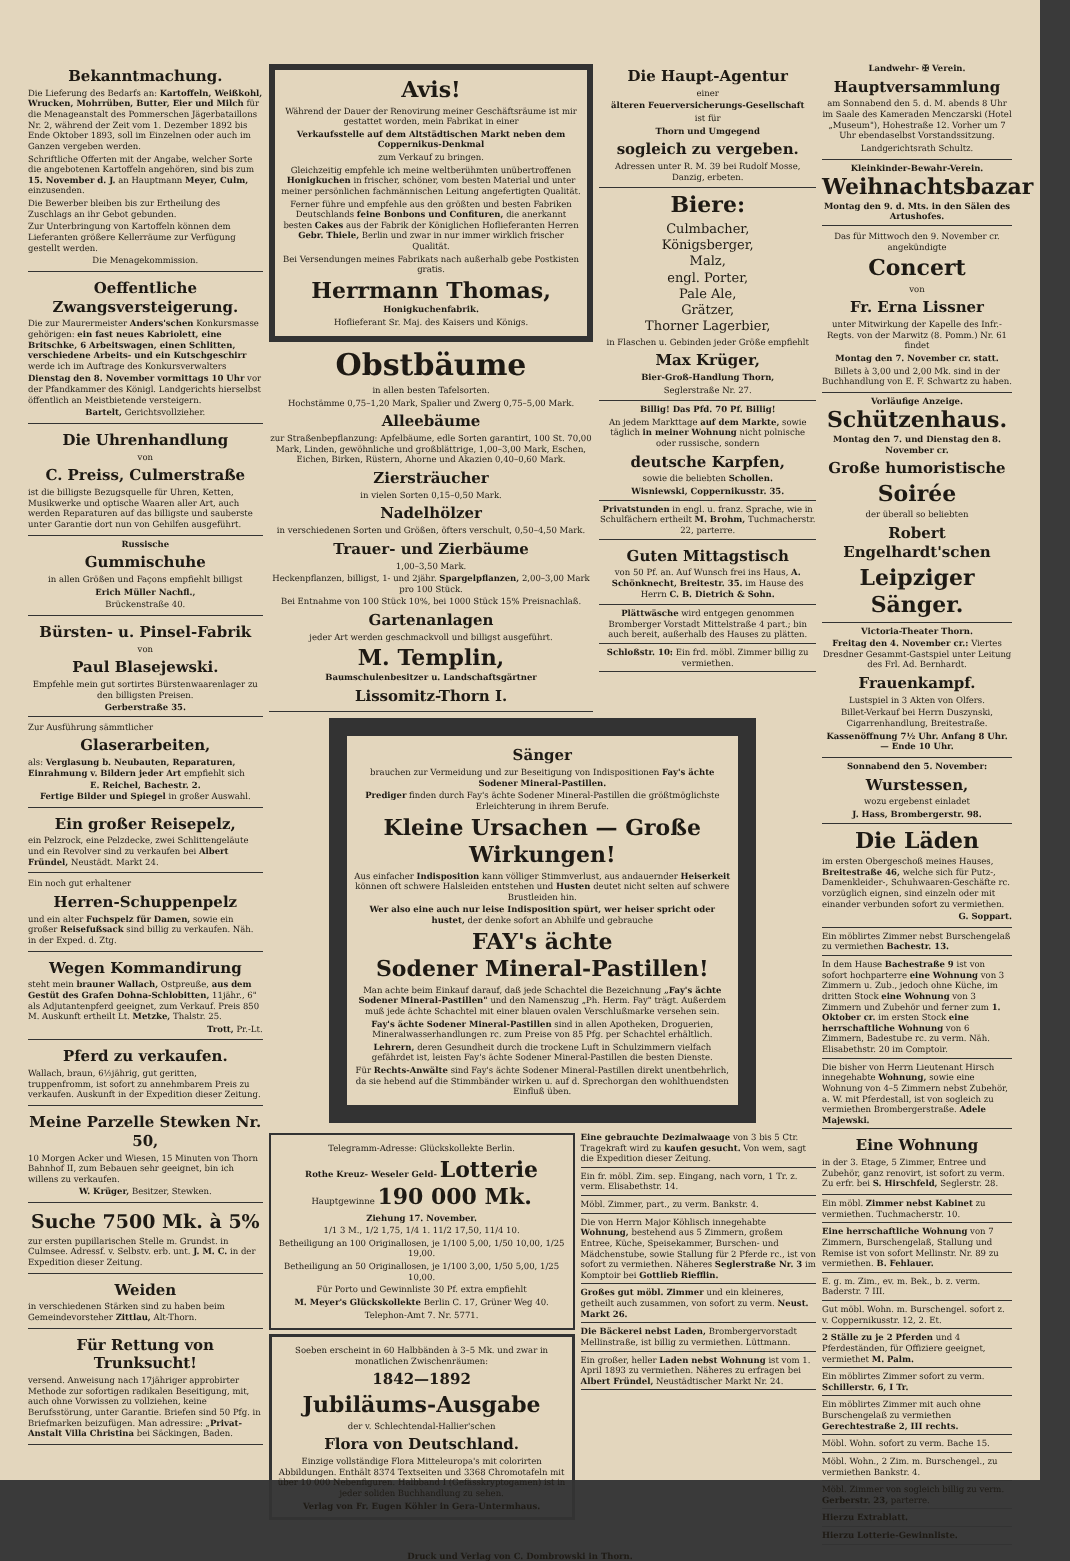Bekanntmachung.
Die Lieferung des Bedarfs an: Kartoffeln, Weißkohl, Wrucken, Mohrrüben, Butter, Eier und Milch für die Menageanstalt des Pommerschen Jägerbataillons Nr. 2, während der Zeit vom 1. Dezember 1892 bis Ende Oktober 1893, soll im Einzelnen oder auch im Ganzen vergeben werden.
Schriftliche Offerten mit der Angabe, welcher Sorte die angebotenen Kartoffeln angehören, sind bis zum 15. November d. J. an Hauptmann Meyer, Culm, einzusenden.
Die Bewerber bleiben bis zur Ertheilung des Zuschlags an ihr Gebot gebunden.
Zur Unterbringung von Kartoffeln können dem Lieferanten größere Kellerräume zur Verfügung gestellt werden.
Die Menagekommission.
Oeffentliche Zwangsversteigerung.
Die zur Maurermeister Anders'schen Konkursmasse gehörigen: ein fast neues Kabriolett, eine Britschke, 6 Arbeitswagen, einen Schlitten, verschiedene Arbeits- und ein Kutschgeschirr werde ich im Auftrage des Konkursverwalters
Dienstag den 8. November vormittags 10 Uhr vor der Pfandkammer des Königl. Landgerichts hierselbst öffentlich an Meistbietende versteigern.
Bartelt, Gerichtsvollzieher.
Die Uhrenhandlung
von
C. Preiss, Culmerstraße
ist die billigste Bezugsquelle für Uhren, Ketten, Musikwerke und optische Waaren aller Art, auch werden Reparaturen auf das billigste und sauberste unter Garantie dort nun von Gehilfen ausgeführt.
Russische
Gummischuhe
in allen Größen und Façons empfiehlt billigst
Erich Müller Nachfl.,
Brückenstraße 40.
Bürsten- u. Pinsel-Fabrik
von
Paul Blasejewski.
Empfehle mein gut sortirtes Bürstenwaarenlager zu den billigsten Preisen.
Gerberstraße 35.
Zur Ausführung sämmtlicher
Glaserarbeiten,
als: Verglasung b. Neubauten, Reparaturen, Einrahmung v. Bildern jeder Art empfiehlt sich
E. Reichel, Bachestr. 2.
Fertige Bilder und Spiegel in großer Auswahl.
Ein großer Reisepelz,
ein Pelzrock, eine Pelzdecke, zwei Schlittengeläute und ein Revolver sind zu verkaufen bei Albert Fründel, Neustädt. Markt 24.
Ein noch gut erhaltener
Herren-Schuppenpelz
und ein alter Fuchspelz für Damen, sowie ein großer Reisefußsack sind billig zu verkaufen. Näh. in der Exped. d. Ztg.
Wegen Kommandirung
steht mein brauner Wallach, Ostpreuße, aus dem Gestüt des Grafen Dohna-Schlobitten, 11jähr., 6" als Adjutantenpferd geeignet, zum Verkauf. Preis 850 M. Auskunft ertheilt Lt. Metzke, Thalstr. 25.
Trott, Pr.-Lt.
Pferd zu verkaufen.
Wallach, braun, 6½jährig, gut geritten, truppenfromm, ist sofort zu annehmbarem Preis zu verkaufen. Auskunft in der Expedition dieser Zeitung.
Meine Parzelle Stewken Nr. 50,
10 Morgen Acker und Wiesen, 15 Minuten von Thorn Bahnhof II, zum Bebauen sehr geeignet, bin ich willens zu verkaufen.
W. Krüger, Besitzer, Stewken.
Suche 7500 Mk. à 5%
zur ersten pupillarischen Stelle m. Grundst. in Culmsee. Adressf. v. Selbstv. erb. unt. J. M. C. in der Expedition dieser Zeitung.
Weiden
in verschiedenen Stärken sind zu haben beim Gemeindevorsteher Zittlau, Alt-Thorn.
Für Rettung von Trunksucht!
versend. Anweisung nach 17jähriger approbirter Methode zur sofortigen radikalen Beseitigung, mit, auch ohne Vorwissen zu vollziehen, keine Berufsstörung, unter Garantie. Briefen sind 50 Pfg. in Briefmarken beizufügen. Man adressire: „Privat-Anstalt Villa Christina bei Säckingen, Baden.
Avis!
Während der Dauer der Renovirung meiner Geschäftsräume ist mir gestattet worden, mein Fabrikat in einer
Verkaufsstelle auf dem Altstädtischen Markt neben dem Coppernikus-Denkmal
zum Verkauf zu bringen.
Gleichzeitig empfehle ich meine weltberühmten unübertroffenen Honigkuchen in frischer, schöner, vom besten Material und unter meiner persönlichen fachmännischen Leitung angefertigten Qualität.
Ferner führe und empfehle aus den größten und besten Fabriken Deutschlands feine Bonbons und Confituren, die anerkannt besten Cakes aus der Fabrik der Königlichen Hoflieferanten Herren Gebr. Thiele, Berlin und zwar in nur immer wirklich frischer Qualität.
Bei Versendungen meines Fabrikats nach außerhalb gebe Postkisten gratis.
Herrmann Thomas,
Honigkuchenfabrik.
Hoflieferant Sr. Maj. des Kaisers und Königs.
Obstbäume
in allen besten Tafelsorten.
Hochstämme 0,75–1,20 Mark, Spalier und Zwerg 0,75–5,00 Mark.
Alleebäume
zur Straßenbepflanzung: Apfelbäume, edle Sorten garantirt, 100 St. 70,00 Mark, Linden, gewöhnliche und großblättrige, 1,00–3,00 Mark, Eschen, Eichen, Birken, Rüstern, Ahorne und Akazien 0,40–0,60 Mark.
Ziersträucher
in vielen Sorten 0,15–0,50 Mark.
Nadelhölzer
in verschiedenen Sorten und Größen, öfters verschult, 0,50–4,50 Mark.
Trauer- und Zierbäume
1,00–3,50 Mark.
Heckenpflanzen, billigst, 1- und 2jähr. Spargelpflanzen, 2,00–3,00 Mark pro 100 Stück.
Bei Entnahme von 100 Stück 10%, bei 1000 Stück 15% Preisnachlaß.
Gartenanlagen
jeder Art werden geschmackvoll und billigst ausgeführt.
M. Templin,
Baumschulenbesitzer u. Landschaftsgärtner
Lissomitz-Thorn I.
Die Haupt-Agentur
einer
älteren Feuerversicherungs-Gesellschaft
ist für
Thorn und Umgegend
sogleich zu vergeben.
Adressen unter R. M. 39 bei Rudolf Mosse, Danzig, erbeten.
Biere:
Culmbacher,
Königsberger,
Malz,
engl. Porter,
Pale Ale,
Grätzer,
Thorner Lagerbier,
in Flaschen u. Gebinden jeder Größe empfiehlt
Max Krüger,
Bier-Groß-Handlung Thorn,
Seglerstraße Nr. 27.
Billig! Das Pfd. 70 Pf. Billig!
An jedem Markttage auf dem Markte, sowie täglich in meiner Wohnung nicht polnische oder russische, sondern
deutsche Karpfen,
sowie die beliebten Schollen.
Wisniewski, Coppernikusstr. 35.
Privatstunden in engl. u. franz. Sprache, wie in Schulfächern ertheilt M. Brohm, Tuchmacherstr. 22, parterre.
Guten Mittagstisch
von 50 Pf. an. Auf Wunsch frei ins Haus, A. Schönknecht, Breitestr. 35. im Hause des Herrn C. B. Dietrich & Sohn.
Plättwäsche wird entgegen genommen Bromberger Vorstadt Mittelstraße 4 part.; bin auch bereit, außerhalb des Hauses zu plätten.
Schloßstr. 10: Ein frd. möbl. Zimmer billig zu vermiethen.
Sänger
brauchen zur Vermeidung und zur Beseitigung von Indispositionen Fay's ächte Sodener Mineral-Pastillen.
Prediger finden durch Fay's ächte Sodener Mineral-Pastillen die größtmöglichste Erleichterung in ihrem Berufe.
Kleine Ursachen — Große Wirkungen!
Aus einfacher Indisposition kann völliger Stimmverlust, aus andauernder Heiserkeit können oft schwere Halsleiden entstehen und Husten deutet nicht selten auf schwere Brustleiden hin.
Wer also eine auch nur leise Indisposition spürt, wer heiser spricht oder hustet, der denke sofort an Abhilfe und gebrauche
FAY's ächte
Sodener Mineral-Pastillen!
Man achte beim Einkauf darauf, daß jede Schachtel die Bezeichnung „Fay's ächte Sodener Mineral-Pastillen" und den Namenszug „Ph. Herm. Fay" trägt. Außerdem muß jede ächte Schachtel mit einer blauen ovalen Verschlußmarke versehen sein.
Fay's ächte Sodener Mineral-Pastillen sind in allen Apotheken, Droguerien, Mineralwasserhandlungen rc. zum Preise von 85 Pfg. per Schachtel erhältlich.
Lehrern, deren Gesundheit durch die trockene Luft in Schulzimmern vielfach gefährdet ist, leisten Fay's ächte Sodener Mineral-Pastillen die besten Dienste.
Für Rechts-Anwälte sind Fay's ächte Sodener Mineral-Pastillen direkt unentbehrlich, da sie hebend auf die Stimmbänder wirken u. auf d. Sprechorgan den wohlthuendsten Einfluß üben.
Telegramm-Adresse: Glückskollekte Berlin.
Rothe Kreuz- Weseler Geld- Lotterie Hauptgewinne 190 000 Mk.
Ziehung 17. November.
1/1 3 M., 1/2 1,75, 1/4 1. 11/2 17,50, 11/4 10.
Betheiligung an 100 Originallosen, je 1/100 5,00, 1/50 10,00, 1/25 19,00.
Betheiligung an 50 Originallosen, je 1/100 3,00, 1/50 5,00, 1/25 10,00.
Für Porto und Gewinnliste 30 Pf. extra empfiehlt
M. Meyer's Glückskollekte Berlin C. 17, Grüner Weg 40.
Telephon-Amt 7. Nr. 5771.
Soeben erscheint in 60 Halbbänden à 3–5 Mk. und zwar in monatlichen Zwischenräumen:
1842—1892
Jubiläums-Ausgabe
der v. Schlechtendal-Hallier'schen
Flora von Deutschland.
Einzige vollständige Flora Mitteleuropa's mit colorirten Abbildungen. Enthält 8374 Textseiten und 3368 Chromotafeln mit über 10 000 Nebenfiguren. Halbband I (Gefässkryptogamen) ist in jeder soliden Buchhandlung zu sehen.
Verlag von Fr. Eugen Köhler in Gera-Untermhaus.
Eine gebrauchte Dezimalwaage von 3 bis 5 Ctr. Tragekraft wird zu kaufen gesucht. Von wem, sagt die Expedition dieser Zeitung.
Ein fr. möbl. Zim. sep. Eingang, nach vorn, 1 Tr. z. verm. Elisabethstr. 14.
Möbl. Zimmer, part., zu verm. Bankstr. 4.
Die von Herrn Major Köhlisch innegehabte Wohnung, bestehend aus 5 Zimmern, großem Entree, Küche, Speisekammer, Burschen- und Mädchenstube, sowie Stallung für 2 Pferde rc., ist von sofort zu vermiethen. Näheres Seglerstraße Nr. 3 im Komptoir bei Gottlieb Riefflin.
Großes gut möbl. Zimmer und ein kleineres, getheilt auch zusammen, von sofort zu verm. Neust. Markt 26.
Die Bäckerei nebst Laden, Brombergervorstadt Mellinstraße, ist billig zu vermiethen. Lüttmann.
Ein großer, heller Laden nebst Wohnung ist vom 1. April 1893 zu vermiethen. Näheres zu erfragen bei Albert Fründel, Neustädtischer Markt Nr. 24.
Landwehr- ✠ Verein.
Hauptversammlung
am Sonnabend den 5. d. M. abends 8 Uhr im Saale des Kameraden Menczarski (Hotel „Museum"), Hohestraße 12. Vorher um 7 Uhr ebendaselbst Vorstandssitzung.
Landgerichtsrath Schultz.
Kleinkinder-Bewahr-Verein.
Weihnachtsbazar
Montag den 9. d. Mts. in den Sälen des Artushofes.
Das für Mittwoch den 9. November cr. angekündigte
Concert
von
Fr. Erna Lissner
unter Mitwirkung der Kapelle des Infr.-Regts. von der Marwitz (8. Pomm.) Nr. 61 findet
Montag den 7. November cr. statt.
Billets à 3,00 und 2,00 Mk. sind in der Buchhandlung von E. F. Schwartz zu haben.
Vorläufige Anzeige.
Schützenhaus.
Montag den 7. und Dienstag den 8. November cr.
Große humoristische
Soirée
der überall so beliebten
Robert Engelhardt'schen
Leipziger Sänger.
Victoria-Theater Thorn.
Freitag den 4. November cr.: Viertes Dresdner Gesammt-Gastspiel unter Leitung des Frl. Ad. Bernhardt.
Frauenkampf.
Lustspiel in 3 Akten von Olfers.
Billet-Verkauf bei Herrn Duszynski, Cigarrenhandlung, Breitestraße.
Kassenöffnung 7½ Uhr. Anfang 8 Uhr. — Ende 10 Uhr.
Sonnabend den 5. November:
Wurstessen,
wozu ergebenst einladet
J. Hass, Brombergerstr. 98.
Die Läden
im ersten Obergeschoß meines Hauses, Breitestraße 46, welche sich für Putz-, Damenkleider-, Schuhwaaren-Geschäfte rc. vorzüglich eignen, sind einzeln oder mit einander verbunden sofort zu vermiethen.
G. Soppart.
Ein möblirtes Zimmer nebst Burschengelaß zu vermiethen Bachestr. 13.
In dem Hause Bachestraße 9 ist von sofort hochparterre eine Wohnung von 3 Zimmern u. Zub., jedoch ohne Küche, im dritten Stock eine Wohnung von 3 Zimmern und Zubehör und ferner zum 1. Oktober cr. im ersten Stock eine herrschaftliche Wohnung von 6 Zimmern, Badestube rc. zu verm. Näh. Elisabethstr. 20 im Comptoir.
Die bisher von Herrn Lieutenant Hirsch innegehabte Wohnung, sowie eine Wohnung von 4–5 Zimmern nebst Zubehör, a. W. mit Pferdestall, ist von sogleich zu vermiethen Brombergerstraße. Adele Majewski.
Eine Wohnung
in der 3. Etage, 5 Zimmer, Entree und Zubehör, ganz renovirt, ist sofort zu verm. Zu erfr. bei S. Hirschfeld, Seglerstr. 28.
Ein möbl. Zimmer nebst Kabinet zu vermiethen. Tuchmacherstr. 10.
Eine herrschaftliche Wohnung von 7 Zimmern, Burschengelaß, Stallung und Remise ist von sofort Mellinstr. Nr. 89 zu vermiethen. B. Fehlauer.
E. g. m. Zim., ev. m. Bek., b. z. verm. Baderstr. 7 III.
Gut möbl. Wohn. m. Burschengel. sofort z. v. Coppernikusstr. 12, 2. Et.
2 Ställe zu je 2 Pferden und 4 Pferdeständen, für Offiziere geeignet, vermiethet M. Palm.
Ein möblirtes Zimmer sofort zu verm. Schillerstr. 6, I Tr.
Ein möblirtes Zimmer mit auch ohne Burschengelaß zu vermiethen Gerechtestraße 2, III rechts.
Möbl. Wohn. sofort zu verm. Bache 15.
Möbl. Wohn., 2 Zim. m. Burschengel., zu vermiethen Bankstr. 4.
Möbl. Zimmer von sogleich billig zu verm. Gerberstr. 23, parterre.
Hierzu Extrablatt.
Hierzu Lotterie-Gewinnliste.
Druck und Verlag von C. Dombrowski in Thorn.